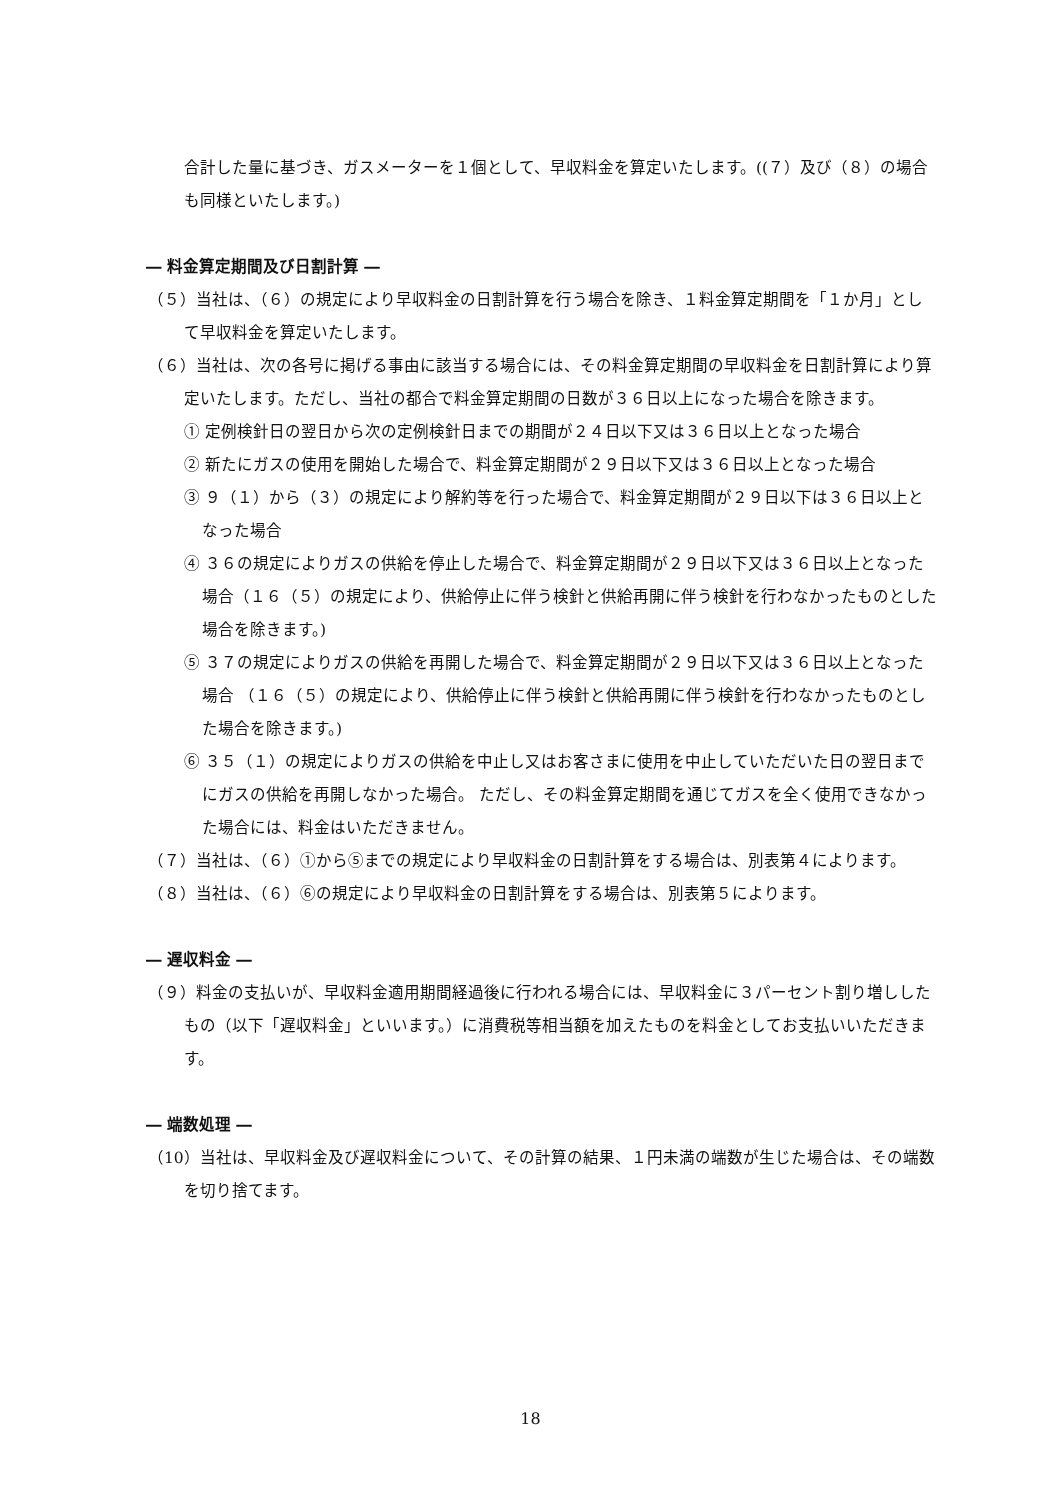合計した量に基づき、ガスメーターを１個として、早収料金を算定いたします。((７）及び（８）の場合も同様といたします。)
― 料金算定期間及び日割計算 ―
（５）当社は、（６）の規定により早収料金の日割計算を行う場合を除き、１料金算定期間を「１か月」として早収料金を算定いたします。
（６）当社は、次の各号に掲げる事由に該当する場合には、その料金算定期間の早収料金を日割計算により算定いたします。ただし、当社の都合で料金算定期間の日数が３６日以上になった場合を除きます。
① 定例検針日の翌日から次の定例検針日までの期間が２４日以下又は３６日以上となった場合
② 新たにガスの使用を開始した場合で、料金算定期間が２９日以下又は３６日以上となった場合
③ ９（１）から（３）の規定により解約等を行った場合で、料金算定期間が２９日以下は３６日以上となった場合
④ ３６の規定によりガスの供給を停止した場合で、料金算定期間が２９日以下又は３６日以上となった場合（１６（５）の規定により、供給停止に伴う検針と供給再開に伴う検針を行わなかったものとした場合を除きます。)
⑤ ３７の規定によりガスの供給を再開した場合で、料金算定期間が２９日以下又は３６日以上となった場合 （１６（５）の規定により、供給停止に伴う検針と供給再開に伴う検針を行わなかったものとした場合を除きます。)
⑥ ３５（１）の規定によりガスの供給を中止し又はお客さまに使用を中止していただいた日の翌日までにガスの供給を再開しなかった場合。 ただし、その料金算定期間を通じてガスを全く使用できなかった場合には、料金はいただきません。
（７）当社は、（６）①から⑤までの規定により早収料金の日割計算をする場合は、別表第４によります。
（８）当社は、（６）⑥の規定により早収料金の日割計算をする場合は、別表第５によります。
― 遅収料金 ―
（９）料金の支払いが、早収料金適用期間経過後に行われる場合には、早収料金に３パーセント割り増ししたもの（以下「遅収料金」といいます。）に消費税等相当額を加えたものを料金としてお支払いいただきます。
― 端数処理 ―
（10）当社は、早収料金及び遅収料金について、その計算の結果、１円未満の端数が生じた場合は、その端数を切り捨てます。
18